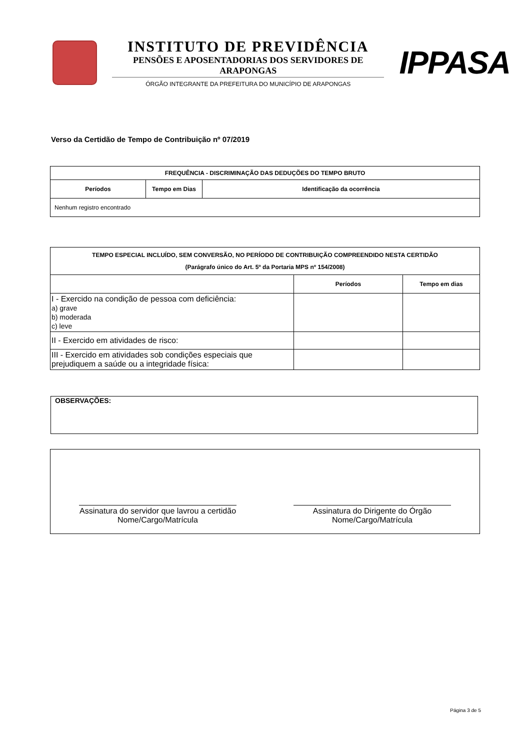INSTITUTO DE PREVIDÊNCIA
PENSÕES E APOSENTADORIAS DOS SERVIDORES DE ARAPONGAS
ÓRGÃO INTEGRANTE DA PREFEITURA DO MUNICÍPIO DE ARAPONGAS
IPPASA
Verso da Certidão de Tempo de Contribuição nº 07/2019
| FREQUÊNCIA - DISCRIMINAÇÃO DAS DEDUÇÕES DO TEMPO BRUTO | | |
| --- | --- | --- |
| Períodos | Tempo em Dias | Identificação da ocorrência |
| Nenhum registro encontrado | | |
| TEMPO ESPECIAL INCLUÍDO, SEM CONVERSÃO, NO PERÍODO DE CONTRIBUIÇÃO COMPREENDIDO NESTA CERTIDÃO (Parágrafo único do Art. 5º da Portaria MPS nº 154/2008) | | |
| --- | --- | --- |
| | Períodos | Tempo em dias |
| I - Exercido na condição de pessoa com deficiência: a) grave b) moderada c) leve | | |
| II - Exercido em atividades de risco: | | |
| III - Exercido em atividades sob condições especiais que prejudiquem a saúde ou a integridade física: | | |
OBSERVAÇÕES:
Assinatura do servidor que lavrou a certidão
Nome/Cargo/Matrícula
Assinatura do Dirigente do Órgão
Nome/Cargo/Matrícula
Página 3 de 5